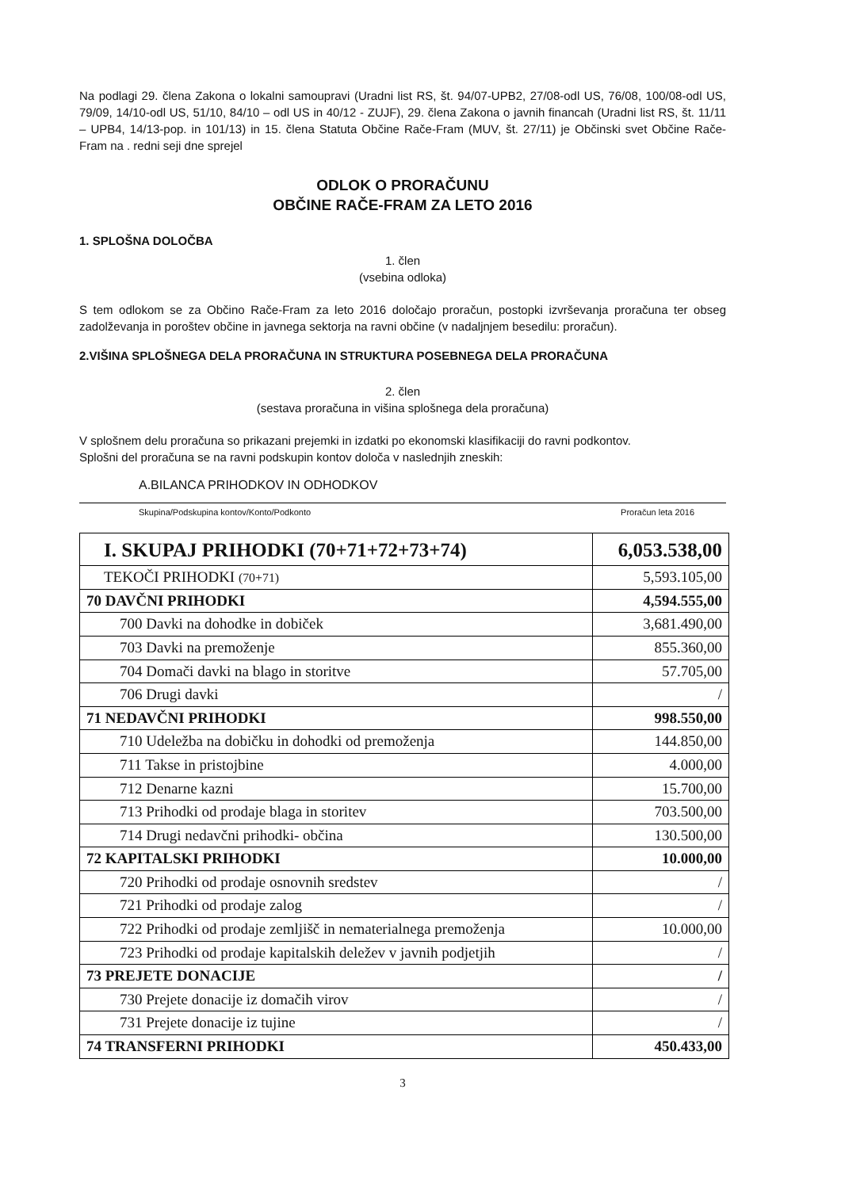Na podlagi 29. člena Zakona o lokalni samoupravi (Uradni list RS, št. 94/07-UPB2, 27/08-odl US, 76/08, 100/08-odl US, 79/09, 14/10-odl US, 51/10, 84/10 – odl US in 40/12 - ZUJF), 29. člena Zakona o javnih financah (Uradni list RS, št. 11/11 – UPB4, 14/13-pop. in 101/13) in 15. člena Statuta Občine Rače-Fram (MUV, št. 27/11) je Občinski svet Občine Rače-Fram na . redni seji dne sprejel
ODLOK O PRORAČUNU
OBČINE RAČE-FRAM ZA LETO 2016
1. SPLOŠNA DOLOČBA
1. člen
(vsebina odloka)
S tem odlokom se za Občino Rače-Fram za leto 2016 določajo proračun, postopki izvrševanja proračuna ter obseg zadolževanja in poroštev občine in javnega sektorja na ravni občine (v nadaljnjem besedilu: proračun).
2.VIŠINA SPLOŠNEGA DELA PRORAČUNA IN STRUKTURA POSEBNEGA DELA PRORAČUNA
2. člen
(sestava proračuna in višina splošnega dela proračuna)
V splošnem delu proračuna so prikazani prejemki in izdatki po ekonomski klasifikaciji do ravni podkontov.
Splošni del proračuna se na ravni podskupin kontov določa v naslednjih zneskih:
A.BILANCA PRIHODKOV IN ODHODKOV
Skupina/Podskupina kontov/Konto/Podkonto Proračun leta 2016
| I. SKUPAJ PRIHODKI (70+71+72+73+74) | 6,053.538,00 |
| TEKOČI PRIHODKI (70+71) | 5,593.105,00 |
| 70 DAVČNI PRIHODKI | 4,594.555,00 |
| 700 Davki na dohodke in dobiček | 3,681.490,00 |
| 703 Davki na premoženje | 855.360,00 |
| 704 Domači davki na blago in storitve | 57.705,00 |
| 706 Drugi davki | / |
| 71 NEDAVČNI PRIHODKI | 998.550,00 |
| 710 Udeležba na dobičku in dohodki od premoženja | 144.850,00 |
| 711 Takse in pristojbine | 4.000,00 |
| 712 Denarne kazni | 15.700,00 |
| 713 Prihodki od prodaje blaga in storitev | 703.500,00 |
| 714 Drugi nedavčni prihodki- občina | 130.500,00 |
| 72 KAPITALSKI PRIHODKI | 10.000,00 |
| 720 Prihodki od prodaje osnovnih sredstev | / |
| 721 Prihodki od prodaje zalog | / |
| 722 Prihodki od prodaje zemljišč in nematerialnega premoženja | 10.000,00 |
| 723 Prihodki od prodaje kapitalskih deležev v javnih podjetjih | / |
| 73 PREJETE DONACIJE | / |
| 730 Prejete donacije iz domačih virov | / |
| 731 Prejete donacije iz tujine | / |
| 74 TRANSFERNI PRIHODKI | 450.433,00 |
3